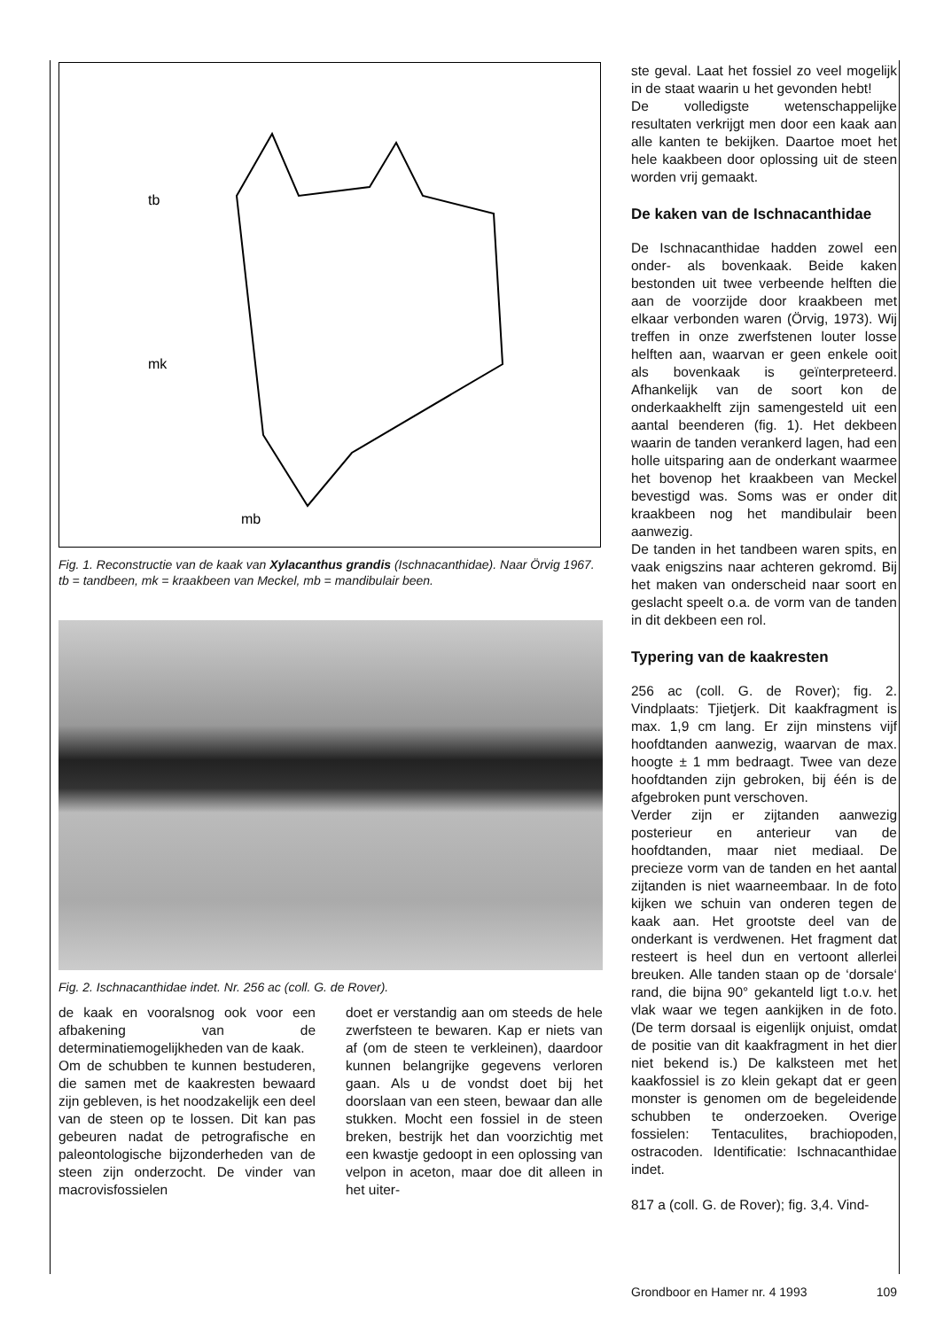tb
mk
mb
Fig. 1. Reconstructie van de kaak van Xylacanthus grandis (Ischnacanthidae). Naar Örvig 1967. tb = tandbeen, mk = kraakbeen van Meckel, mb = mandibulair been.
Fig. 2. Ischnacanthidae indet. Nr. 256 ac (coll. G. de Rover).
de kaak en vooralsnog ook voor een afbakening van de determinatiemogelijkheden van de kaak.
Om de schubben te kunnen bestuderen, die samen met de kaakresten bewaard zijn gebleven, is het noodzakelijk een deel van de steen op te lossen. Dit kan pas gebeuren nadat de petrografische en paleontologische bijzonderheden van de steen zijn onderzocht. De vinder van macrovisfossielen
doet er verstandig aan om steeds de hele zwerfsteen te bewaren. Kap er niets van af (om de steen te verkleinen), daardoor kunnen belangrijke gegevens verloren gaan. Als u de vondst doet bij het doorslaan van een steen, bewaar dan alle stukken. Mocht een fossiel in de steen breken, bestrijk het dan voorzichtig met een kwastje gedoopt in een oplossing van velpon in aceton, maar doe dit alleen in het uiter-
ste geval. Laat het fossiel zo veel mogelijk in de staat waarin u het gevonden hebt!
De volledigste wetenschappelijke resultaten verkrijgt men door een kaak aan alle kanten te bekijken. Daartoe moet het hele kaakbeen door oplossing uit de steen worden vrij gemaakt.
De kaken van de Ischnacanthidae
De Ischnacanthidae hadden zowel een onder- als bovenkaak. Beide kaken bestonden uit twee verbeende helften die aan de voorzijde door kraakbeen met elkaar verbonden waren (Örvig, 1973). Wij treffen in onze zwerfstenen louter losse helften aan, waarvan er geen enkele ooit als bovenkaak is geïnterpreteerd. Afhankelijk van de soort kon de onderkaakhelft zijn samengesteld uit een aantal beenderen (fig. 1). Het dekbeen waarin de tanden verankerd lagen, had een holle uitsparing aan de onderkant waarmee het bovenop het kraakbeen van Meckel bevestigd was. Soms was er onder dit kraakbeen nog het mandibulair been aanwezig.
De tanden in het tandbeen waren spits, en vaak enigszins naar achteren gekromd. Bij het maken van onderscheid naar soort en geslacht speelt o.a. de vorm van de tanden in dit dekbeen een rol.
Typering van de kaakresten
256 ac (coll. G. de Rover); fig. 2. Vindplaats: Tjietjerk. Dit kaakfragment is max. 1,9 cm lang. Er zijn minstens vijf hoofdtanden aanwezig, waarvan de max. hoogte ± 1 mm bedraagt. Twee van deze hoofdtanden zijn gebroken, bij één is de afgebroken punt verschoven.
Verder zijn er zijtanden aanwezig posterieur en anterieur van de hoofdtanden, maar niet mediaal. De precieze vorm van de tanden en het aantal zijtanden is niet waarneembaar. In de foto kijken we schuin van onderen tegen de kaak aan. Het grootste deel van de onderkant is verdwenen. Het fragment dat resteert is heel dun en vertoont allerlei breuken. Alle tanden staan op de ‘dorsale‘ rand, die bijna 90° gekanteld ligt t.o.v. het vlak waar we tegen aankijken in de foto. (De term dorsaal is eigenlijk onjuist, omdat de positie van dit kaakfragment in het dier niet bekend is.) De kalksteen met het kaakfossiel is zo klein gekapt dat er geen monster is genomen om de begeleidende schubben te onderzoeken. Overige fossielen: Tentaculites, brachiopoden, ostracoden. Identificatie: Ischnacanthidae indet.
817 a (coll. G. de Rover); fig. 3,4. Vind-
Grondboor en Hamer nr. 4 1993 109